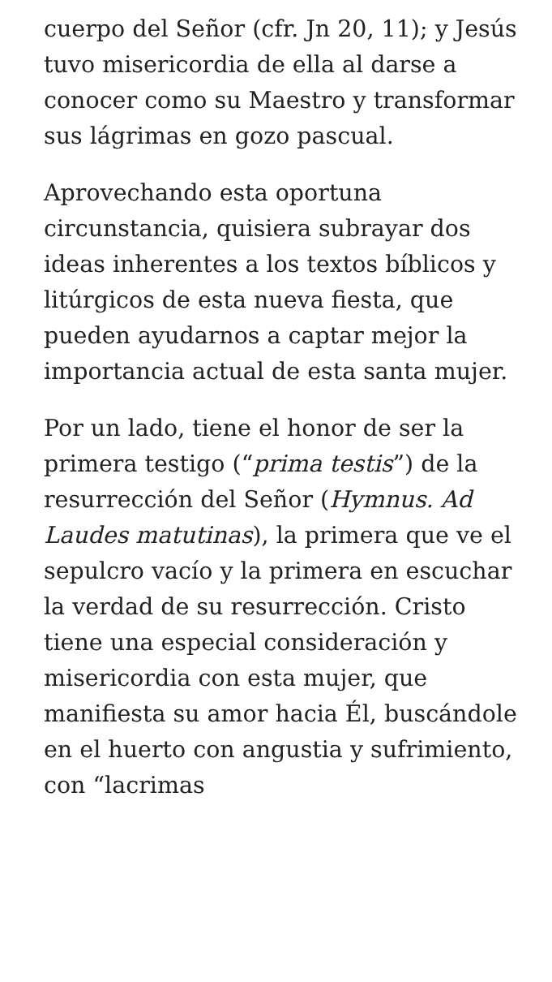cuerpo del Señor (cfr. Jn 20, 11); y Jesús tuvo misericordia de ella al darse a conocer como su Maestro y transformar sus lágrimas en gozo pascual.
Aprovechando esta oportuna circunstancia, quisiera subrayar dos ideas inherentes a los textos bíblicos y litúrgicos de esta nueva fiesta, que pueden ayudarnos a captar mejor la importancia actual de esta santa mujer.
Por un lado, tiene el honor de ser la primera testigo (“prima testis”) de la resurrección del Señor (Hymnus. Ad Laudes matutinas), la primera que ve el sepulcro vacío y la primera en escuchar la verdad de su resurrección. Cristo tiene una especial consideración y misericordia con esta mujer, que manifiesta su amor hacia Él, buscándole en el huerto con angustia y sufrimiento, con “lacrimas